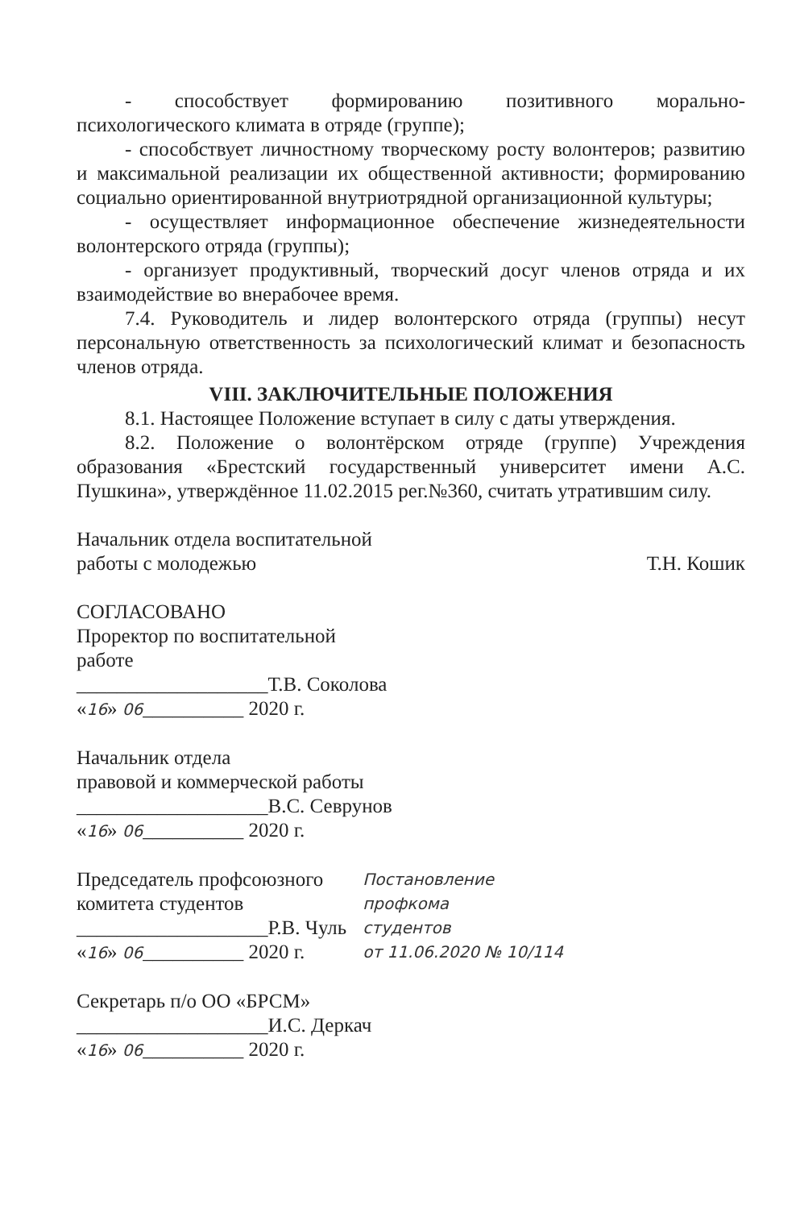- способствует формированию позитивного морально-психологического климата в отряде (группе);
- способствует личностному творческому росту волонтеров; развитию и максимальной реализации их общественной активности; формированию социально ориентированной внутриотрядной организационной культуры;
- осуществляет информационное обеспечение жизнедеятельности волонтерского отряда (группы);
- организует продуктивный, творческий досуг членов отряда и их взаимодействие во внерабочее время.
7.4. Руководитель и лидер волонтерского отряда (группы) несут персональную ответственность за психологический климат и безопасность членов отряда.
VIII. ЗАКЛЮЧИТЕЛЬНЫЕ ПОЛОЖЕНИЯ
8.1. Настоящее Положение вступает в силу с даты утверждения.
8.2. Положение о волонтёрском отряде (группе) Учреждения образования «Брестский государственный университет имени А.С. Пушкина», утверждённое 11.02.2015 рег.№360, считать утратившим силу.
Начальник отдела воспитательной
работы с молодежью
Т.Н. Кошик
СОГЛАСОВАНО
Проректор по воспитательной
работе
___________________Т.В. Соколова
«16» 06__________ 2020 г.
Начальник отдела
правовой и коммерческой работы
___________________В.С. Севрунов
«16» 06__________ 2020 г.
Председатель профсоюзного
комитета студентов
___________________Р.В. Чуль
«16» 06__________ 2020 г.
Постановление
профкома
студентов
от 11.06.2020 № 10/114
Секретарь п/о ОО «БРСМ»
___________________И.С. Деркач
«16» 06__________ 2020 г.